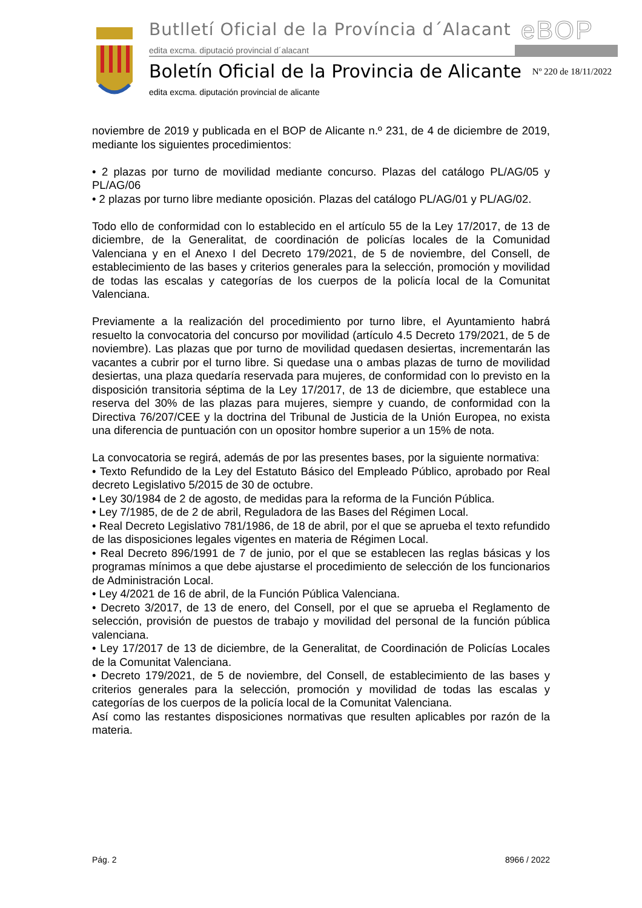Butlletí Oficial de la Província d´Alacant
eBOP
edita excma. diputació provincial d´alacant
Boletín Oficial de la Provincia de Alicante
Nº 220 de 18/11/2022
edita excma. diputación provincial de alicante
noviembre de 2019 y publicada en el BOP de Alicante n.º 231, de 4 de diciembre de 2019, mediante los siguientes procedimientos:
• 2 plazas por turno de movilidad mediante concurso. Plazas del catálogo PL/AG/05 y PL/AG/06
• 2 plazas por turno libre mediante oposición. Plazas del catálogo PL/AG/01 y PL/AG/02.
Todo ello de conformidad con lo establecido en el artículo 55 de la Ley 17/2017, de 13 de diciembre, de la Generalitat, de coordinación de policías locales de la Comunidad Valenciana y en el Anexo I del Decreto 179/2021, de 5 de noviembre, del Consell, de establecimiento de las bases y criterios generales para la selección, promoción y movilidad de todas las escalas y categorías de los cuerpos de la policía local de la Comunitat Valenciana.
Previamente a la realización del procedimiento por turno libre, el Ayuntamiento habrá resuelto la convocatoria del concurso por movilidad (artículo 4.5 Decreto 179/2021, de 5 de noviembre). Las plazas que por turno de movilidad quedasen desiertas, incrementarán las vacantes a cubrir por el turno libre. Si quedase una o ambas plazas de turno de movilidad desiertas, una plaza quedaría reservada para mujeres, de conformidad con lo previsto en la disposición transitoria séptima de la Ley 17/2017, de 13 de diciembre, que establece una reserva del 30% de las plazas para mujeres, siempre y cuando, de conformidad con la Directiva 76/207/CEE y la doctrina del Tribunal de Justicia de la Unión Europea, no exista una diferencia de puntuación con un opositor hombre superior a un 15% de nota.
La convocatoria se regirá, además de por las presentes bases, por la siguiente normativa:
• Texto Refundido de la Ley del Estatuto Básico del Empleado Público, aprobado por Real decreto Legislativo 5/2015 de 30 de octubre.
• Ley 30/1984 de 2 de agosto, de medidas para la reforma de la Función Pública.
• Ley 7/1985, de de 2 de abril, Reguladora de las Bases del Régimen Local.
• Real Decreto Legislativo 781/1986, de 18 de abril, por el que se aprueba el texto refundido de las disposiciones legales vigentes en materia de Régimen Local.
• Real Decreto 896/1991 de 7 de junio, por el que se establecen las reglas básicas y los programas mínimos a que debe ajustarse el procedimiento de selección de los funcionarios de Administración Local.
• Ley 4/2021 de 16 de abril, de la Función Pública Valenciana.
• Decreto 3/2017, de 13 de enero, del Consell, por el que se aprueba el Reglamento de selección, provisión de puestos de trabajo y movilidad del personal de la función pública valenciana.
• Ley 17/2017 de 13 de diciembre, de la Generalitat, de Coordinación de Policías Locales de la Comunitat Valenciana.
• Decreto 179/2021, de 5 de noviembre, del Consell, de establecimiento de las bases y criterios generales para la selección, promoción y movilidad de todas las escalas y categorías de los cuerpos de la policía local de la Comunitat Valenciana.
Así como las restantes disposiciones normativas que resulten aplicables por razón de la materia.
Pág. 2 8966 / 2022